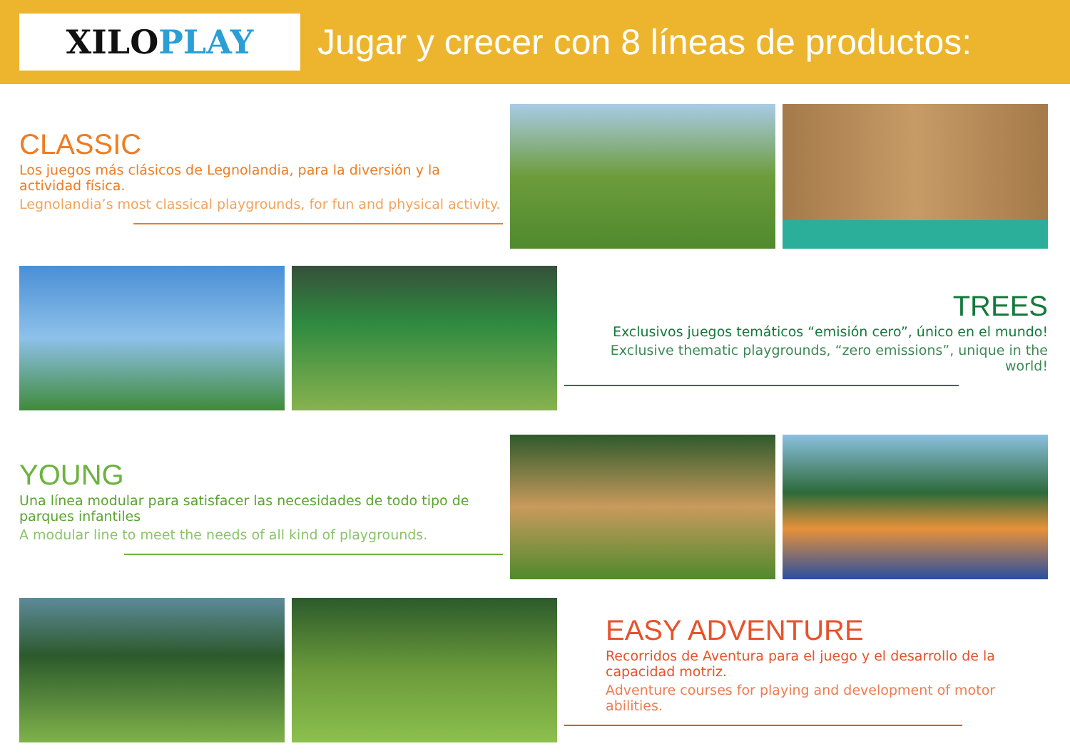XILO PLAY
Jugar y crecer con 8 líneas de productos:
CLASSIC
Los juegos más clásicos de Legnolandia, para la diversión y la actividad física.
Legnolandia’s most classical playgrounds, for fun and physical activity.
TREES
Exclusivos juegos temáticos “emisión cero”, único en el mundo!
Exclusive thematic playgrounds, “zero emissions”, unique in the world!
YOUNG
Una línea modular para satisfacer las necesidades de todo tipo de parques infantiles
A modular line to meet the needs of all kind of playgrounds.
EASY ADVENTURE
Recorridos de Aventura para el juego y el desarrollo de la capacidad motriz.
Adventure courses for playing and development of motor abilities.